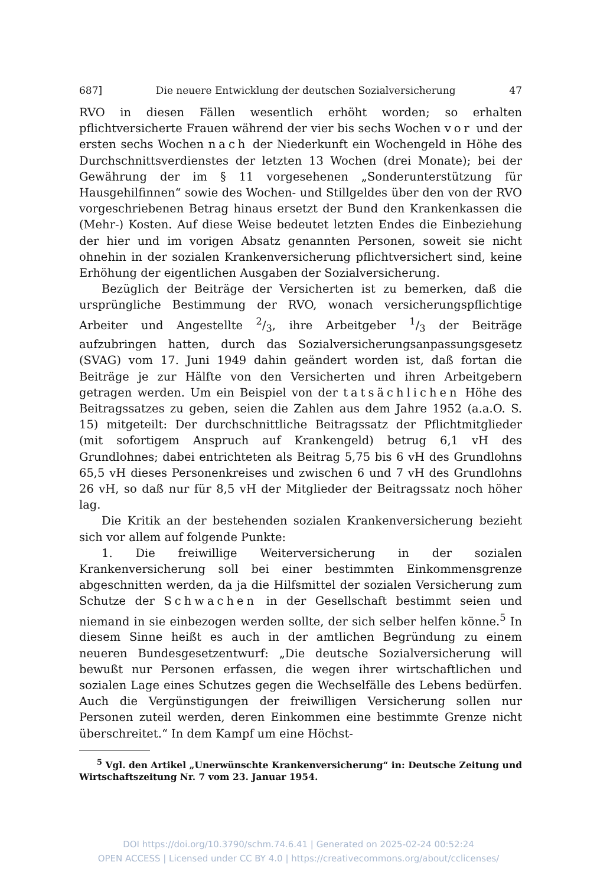687] Die neuere Entwicklung der deutschen Sozialversicherung 47
RVO in diesen Fällen wesentlich erhöht worden; so erhalten pflichtversicherte Frauen während der vier bis sechs Wochen vor und der ersten sechs Wochen nach der Niederkunft ein Wochengeld in Höhe des Durchschnittsverdienstes der letzten 13 Wochen (drei Monate); bei der Gewährung der im § 11 vorgesehenen „Sonderunterstützung für Hausgehilfinnen“ sowie des Wochen- und Stillgeldes über den von der RVO vorgeschriebenen Betrag hinaus ersetzt der Bund den Krankenkassen die (Mehr-) Kosten. Auf diese Weise bedeutet letzten Endes die Einbeziehung der hier und im vorigen Absatz genannten Personen, soweit sie nicht ohnehin in der sozialen Krankenversicherung pflichtversichert sind, keine Erhöhung der eigentlichen Ausgaben der Sozialversicherung.
Bezüglich der Beiträge der Versicherten ist zu bemerken, daß die ursprüngliche Bestimmung der RVO, wonach versicherungspflichtige Arbeiter und Angestellte 2/3, ihre Arbeitgeber 1/3 der Beiträge aufzubringen hatten, durch das Sozialversicherungsanpassungsgesetz (SVAG) vom 17. Juni 1949 dahin geändert worden ist, daß fortan die Beiträge je zur Hälfte von den Versicherten und ihren Arbeitgebern getragen werden. Um ein Beispiel von der tatsächlichen Höhe des Beitragssatzes zu geben, seien die Zahlen aus dem Jahre 1952 (a.a.O. S. 15) mitgeteilt: Der durchschnittliche Beitragssatz der Pflichtmitglieder (mit sofortigem Anspruch auf Krankengeld) betrug 6,1 vH des Grundlohnes; dabei entrichteten als Beitrag 5,75 bis 6 vH des Grundlohns 65,5 vH dieses Personenkreises und zwischen 6 und 7 vH des Grundlohns 26 vH, so daß nur für 8,5 vH der Mitglieder der Beitragssatz noch höher lag.
Die Kritik an der bestehenden sozialen Krankenversicherung bezieht sich vor allem auf folgende Punkte:
1. Die freiwillige Weiterversicherung in der sozialen Krankenversicherung soll bei einer bestimmten Einkommensgrenze abgeschnitten werden, da ja die Hilfsmittel der sozialen Versicherung zum Schutze der Schwachen in der Gesellschaft bestimmt seien und niemand in sie einbezogen werden sollte, der sich selber helfen könne.<sup>5</sup> In diesem Sinne heißt es auch in der amtlichen Begründung zu einem neueren Bundesgesetzentwurf: „Die deutsche Sozialversicherung will bewußt nur Personen erfassen, die wegen ihrer wirtschaftlichen und sozialen Lage eines Schutzes gegen die Wechselfälle des Lebens bedürfen. Auch die Vergünstigungen der freiwilligen Versicherung sollen nur Personen zuteil werden, deren Einkommen eine bestimmte Grenze nicht überschreitet.“ In dem Kampf um eine Höchst-
<sup>5</sup> Vgl. den Artikel „Unerwünschte Krankenversicherung“ in: Deutsche Zeitung und Wirtschaftszeitung Nr. 7 vom 23. Januar 1954.
DOI https://doi.org/10.3790/schm.74.6.41 | Generated on 2025-02-24 00:52:24
OPEN ACCESS | Licensed under CC BY 4.0 | https://creativecommons.org/about/cclicenses/